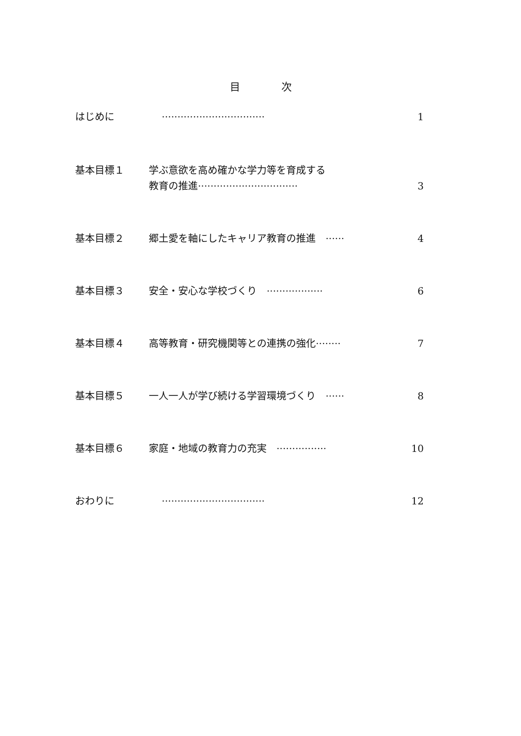目　　　　次
はじめに　 ································· 1
基本目標１ 学ぶ意欲を高め確かな学力等を育成する
教育の推進································ 3
基本目標２ 郷土愛を軸にしたキャリア教育の推進　······ 4
基本目標３ 安全・安心な学校づくり　·················· 6
基本目標４ 高等教育・研究機関等との連携の強化········ 7
基本目標５ 一人一人が学び続ける学習環境づくり　······ 8
基本目標６ 家庭・地域の教育力の充実　················ 10
おわりに　 ································· 12